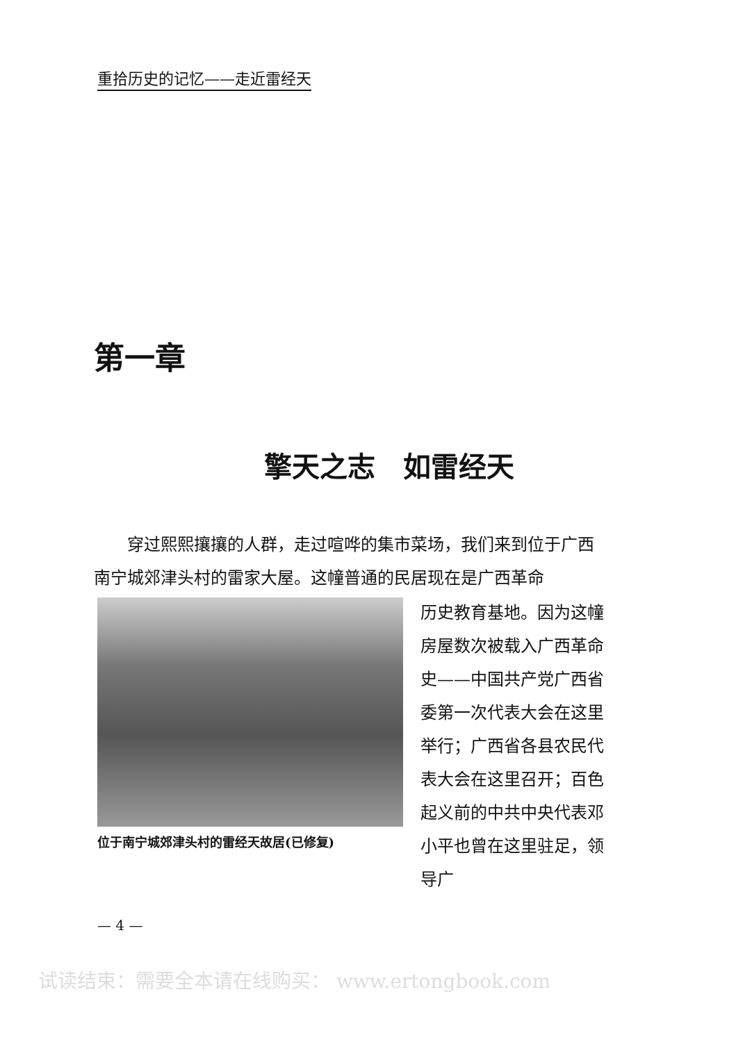重拾历史的记忆——走近雷经天
第一章
擎天之志　如雷经天
穿过熙熙攘攘的人群，走过喧哗的集市菜场，我们来到位于广西南宁城郊津头村的雷家大屋。这幢普通的民居现在是广西革命
位于南宁城郊津头村的雷经天故居(已修复)
历史教育基地。因为这幢房屋数次被载入广西革命史——中国共产党广西省委第一次代表大会在这里举行；广西省各县农民代表大会在这里召开；百色起义前的中共中央代表邓小平也曾在这里驻足，领导广
— 4 —
试读结束：需要全本请在线购买： www.ertongbook.com